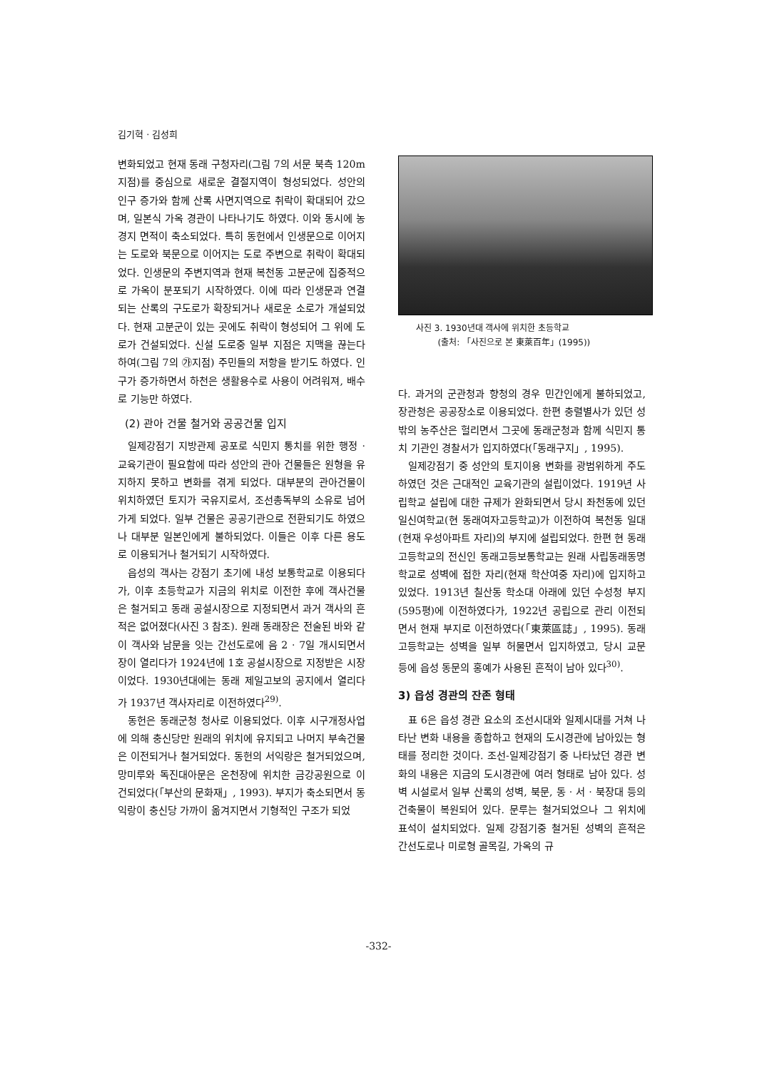김기혁 · 김성희
변화되었고 현재 동래 구청자리(그림 7의 서문 북측 120m 지점)를 중심으로 새로운 결절지역이 형성되었다. 성안의 인구 증가와 함께 산록 사면지역으로 취락이 확대되어 갔으며, 일본식 가옥 경관이 나타나기도 하였다. 이와 동시에 농경지 면적이 축소되었다. 특히 동헌에서 인생문으로 이어지는 도로와 북문으로 이어지는 도로 주변으로 취락이 확대되었다. 인생문의 주변지역과 현재 복천동 고분군에 집중적으로 가옥이 분포되기 시작하였다. 이에 따라 인생문과 연결되는 산록의 구도로가 확장되거나 새로운 소로가 개설되었다. 현재 고분군이 있는 곳에도 취락이 형성되어 그 위에 도로가 건설되었다. 신설 도로중 일부 지점은 지맥을 끊는다하여(그림 7의 ㉮지점) 주민들의 저항을 받기도 하였다. 인구가 증가하면서 하천은 생활용수로 사용이 어려워져, 배수로 기능만 하였다.
(2) 관아 건물 철거와 공공건물 입지
일제강점기 지방관제 공포로 식민지 통치를 위한 행정 · 교육기관이 필요함에 따라 성안의 관아 건물들은 원형을 유지하지 못하고 변화를 겪게 되었다. 대부분의 관아건물이 위치하였던 토지가 국유지로서, 조선총독부의 소유로 넘어가게 되었다. 일부 건물은 공공기관으로 전환되기도 하였으나 대부분 일본인에게 불하되었다. 이들은 이후 다른 용도로 이용되거나 철거되기 시작하였다.
읍성의 객사는 강점기 초기에 내성 보통학교로 이용되다가, 이후 초등학교가 지금의 위치로 이전한 후에 객사건물은 철거되고 동래 공설시장으로 지정되면서 과거 객사의 흔적은 없어졌다(사진 3 참조). 원래 동래장은 전술된 바와 같이 객사와 남문을 잇는 간선도로에 음 2 · 7일 개시되면서 장이 열리다가 1924년에 1호 공설시장으로 지정받은 시장이었다. 1930년대에는 동래 제일고보의 공지에서 열리다가 1937년 객사자리로 이전하였다<sup>29)</sup>.
동헌은 동래군청 청사로 이용되었다. 이후 시구개정사업에 의해 충신당만 원래의 위치에 유지되고 나머지 부속건물은 이전되거나 철거되었다. 동헌의 서익랑은 철거되었으며, 망미루와 독진대아문은 온천장에 위치한 금강공원으로 이건되었다(「부산의 문화재」, 1993). 부지가 축소되면서 동익랑이 충신당 가까이 옮겨지면서 기형적인 구조가 되었
사진 3. 1930년대 객사에 위치한 초등학교
(출처: 「사진으로 본 東萊百年」(1995))
다. 과거의 군관청과 향청의 경우 민간인에게 불하되었고, 장관청은 공공장소로 이용되었다. 한편 충렬별사가 있던 성밖의 농주산은 헐리면서 그곳에 동래군청과 함께 식민지 통치 기관인 경찰서가 입지하였다(「동래구지」, 1995).
일제강점기 중 성안의 토지이용 변화를 광범위하게 주도하였던 것은 근대적인 교육기관의 설립이었다. 1919년 사립학교 설립에 대한 규제가 완화되면서 당시 좌천동에 있던 일신여학교(현 동래여자고등학교)가 이전하여 복천동 일대(현재 우성아파트 자리)의 부지에 설립되었다. 한편 현 동래고등학교의 전신인 동래고등보통학교는 원래 사립동래동명학교로 성벽에 접한 자리(현재 학산여중 자리)에 입지하고 있었다. 1913년 칠산동 학소대 아래에 있던 수성청 부지(595평)에 이전하였다가, 1922년 공립으로 관리 이전되면서 현재 부지로 이전하였다(「東萊區誌」, 1995). 동래고등학교는 성벽을 일부 허물면서 입지하였고, 당시 교문 등에 읍성 동문의 홍예가 사용된 흔적이 남아 있다<sup>30)</sup>.
3) 읍성 경관의 잔존 형태
표 6은 읍성 경관 요소의 조선시대와 일제시대를 거쳐 나타난 변화 내용을 종합하고 현재의 도시경관에 남아있는 형태를 정리한 것이다. 조선-일제강점기 중 나타났던 경관 변화의 내용은 지금의 도시경관에 여러 형태로 남아 있다. 성벽 시설로서 일부 산록의 성벽, 북문, 동 · 서 · 북장대 등의 건축물이 복원되어 있다. 문루는 철거되었으나 그 위치에 표석이 설치되었다. 일제 강점기중 철거된 성벽의 흔적은 간선도로나 미로형 골목길, 가옥의 규
-332-